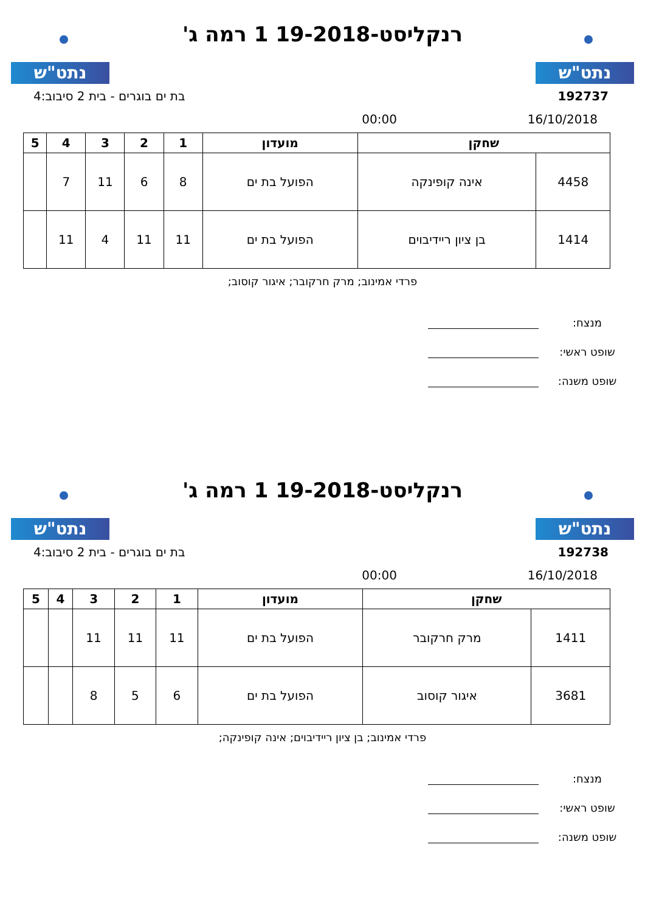נתט"ש
רנקליסט-19-2018 1 רמה ג'
נתט"ש
192737 בת ים בוגרים - בית 2 סיבוב:4
16/10/2018 00:00
| שחקן | | מועדון | 1 | 2 | 3 | 4 | 5 |
| --- | --- | --- | --- | --- | --- | --- | --- |
| 4458 | אינה קופינקה | הפועל בת ים | 8 | 6 | 11 | 7 | |
| 1414 | בן ציון ריידיבוים | הפועל בת ים | 11 | 11 | 4 | 11 | |
פרדי אמינוב; מרק חרקובר; איגור קוסוב;
מנצח:
שופט ראשי:
שופט משנה:
נתט"ש
רנקליסט-19-2018 1 רמה ג'
נתט"ש
192738 בת ים בוגרים - בית 2 סיבוב:4
16/10/2018 00:00
| שחקן | | מועדון | 1 | 2 | 3 | 4 | 5 |
| --- | --- | --- | --- | --- | --- | --- | --- |
| 1411 | מרק חרקובר | הפועל בת ים | 11 | 11 | 11 | | |
| 3681 | איגור קוסוב | הפועל בת ים | 6 | 5 | 8 | | |
פרדי אמינוב; בן ציון ריידיבוים; אינה קופינקה;
מנצח:
שופט ראשי:
שופט משנה: